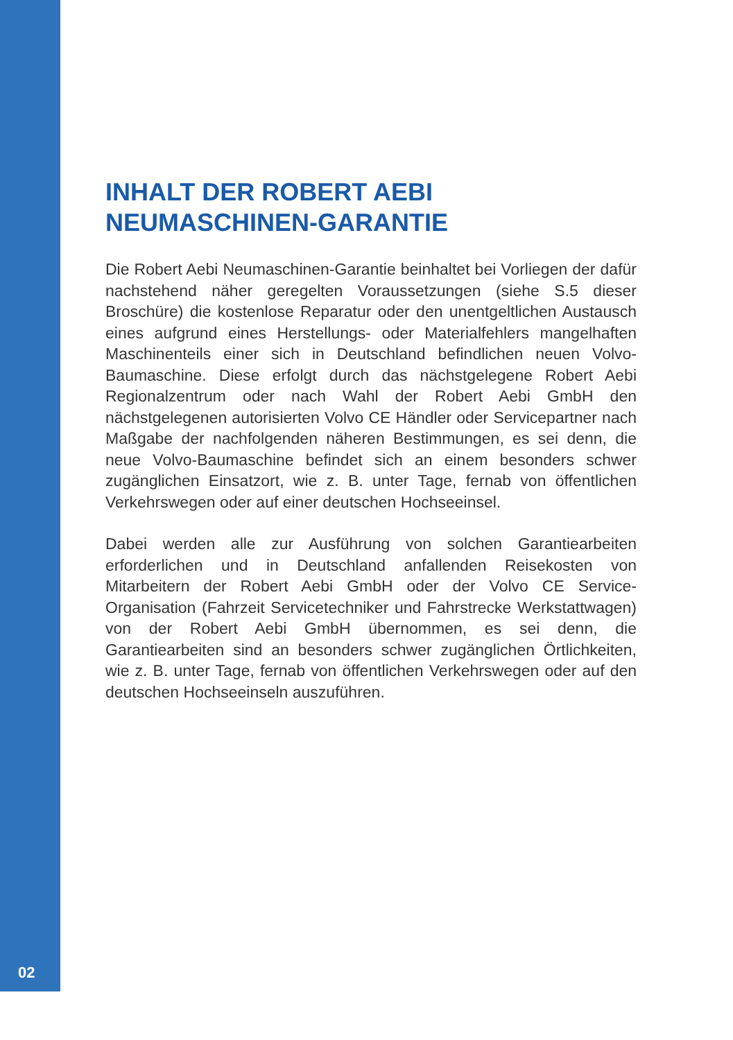INHALT DER ROBERT AEBI
NEUMASCHINEN-GARANTIE
Die Robert Aebi Neumaschinen-Garantie beinhaltet bei Vorliegen der dafür nachstehend näher geregelten Voraussetzungen (siehe S.5 dieser Broschüre) die kostenlose Reparatur oder den unentgeltlichen Austausch eines aufgrund eines Herstellungs- oder Materialfehlers mangelhaften Maschinenteils einer sich in Deutschland befindlichen neuen Volvo-Baumaschine. Diese erfolgt durch das nächstgelegene Robert Aebi Regionalzentrum oder nach Wahl der Robert Aebi GmbH den nächstgelegenen autorisierten Volvo CE Händler oder Servicepartner nach Maßgabe der nachfolgenden näheren Bestimmungen, es sei denn, die neue Volvo-Baumaschine befindet sich an einem besonders schwer zugänglichen Einsatzort, wie z. B. unter Tage, fernab von öffentlichen Verkehrswegen oder auf einer deutschen Hochseeinsel.
Dabei werden alle zur Ausführung von solchen Garantiearbeiten erforderlichen und in Deutschland anfallenden Reisekosten von Mitarbeitern der Robert Aebi GmbH oder der Volvo CE Service-Organisation (Fahrzeit Servicetechniker und Fahrstrecke Werkstattwagen) von der Robert Aebi GmbH übernommen, es sei denn, die Garantiearbeiten sind an besonders schwer zugänglichen Örtlichkeiten, wie z. B. unter Tage, fernab von öffentlichen Verkehrswegen oder auf den deutschen Hochseeinseln auszuführen.
02